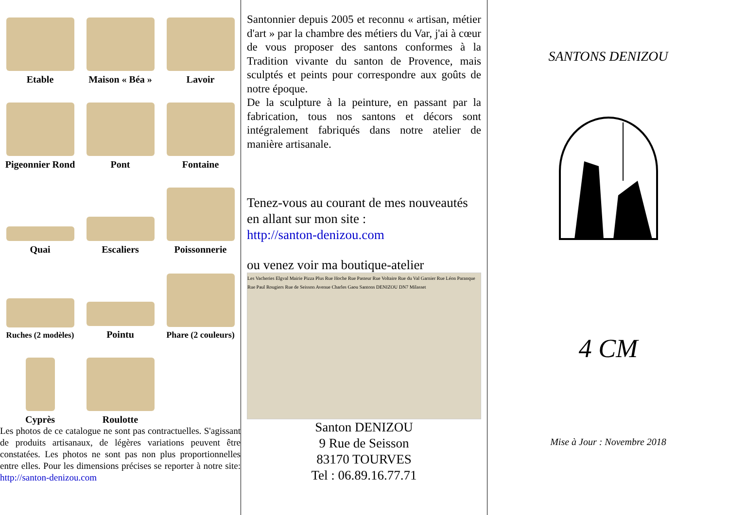Etable
Maison « Béa »
Lavoir
Pigeonnier Rond
Pont
Fontaine
Quai
Escaliers
Poissonnerie
Ruches (2 modèles)
Pointu
Phare (2 couleurs)
Cyprès
Roulotte
Les photos de ce catalogue ne sont pas contractuelles. S'agissant de produits artisanaux, de légères variations peuvent être constatées. Les photos ne sont pas non plus proportionnelles entre elles. Pour les dimensions précises se reporter à notre site: http://santon-denizou.com
Santonnier depuis 2005 et reconnu « artisan, métier d'art » par la chambre des métiers du Var, j'ai à cœur de vous proposer des santons conformes à la Tradition vivante du santon de Provence, mais sculptés et peints pour correspondre aux goûts de notre époque.
De la sculpture à la peinture, en passant par la fabrication, tous nos santons et décors sont intégralement fabriqués dans notre atelier de manière artisanale.
Tenez-vous au courant de mes nouveautés en allant sur mon site :
http://santon-denizou.com
ou venez voir ma boutique-atelier
Les Vacheries Elgval Mairie Pizza Plus Rue Hoche Rue Pasteur Rue Voltaire Rue du Val Garnier Rue Léon Paranque Rue Paul Rougiers Rue de Seisson Avenue Charles Gaou Santons DENIZOU DN7 Milasset
Santon DENIZOU
9 Rue de Seisson
83170 TOURVES
Tel : 06.89.16.77.71
SANTONS DENIZOU
4 CM
Mise à Jour : Novembre 2018